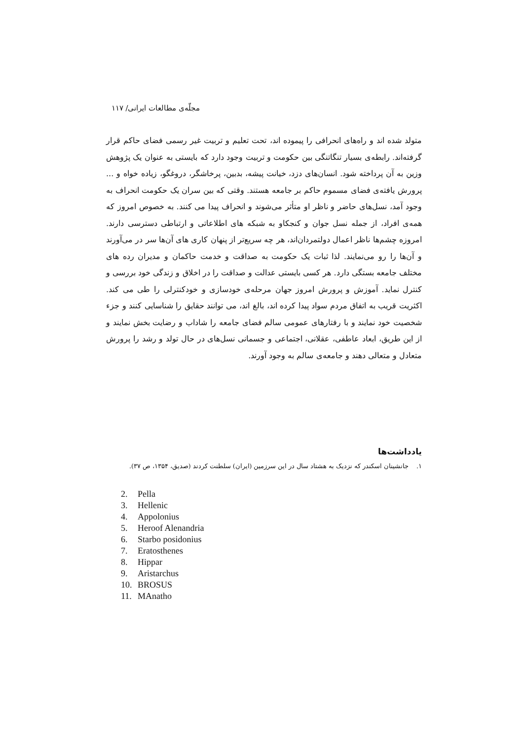مجلّه‌ی مطالعات ایرانی/ ۱۱۷
متولد شده اند و راه‌های انحرافی را پیموده اند، تحت تعلیم و تربیت غیر رسمی فضای حاکم قرار گرفته‌اند. رابطه‌ی بسیار تنگاتنگی بین حکومت و تربیت وجود دارد که بایستی به عنوان یک پژوهش وزین به آن پرداخته شود. انسان‌های دزد، خیانت پیشه، بدبین، پرخاشگر، دروغگو، زیاده خواه و ... پرورش یافته‌ی فضای مسموم حاکم بر جامعه هستند. وقتی که بین سران یک حکومت انحراف به وجود آمد، نسل‌های حاضر و ناظر او متأثر می‌شوند و انحراف پیدا می کنند. به خصوص امروز که همه‌ی افراد، از جمله نسل جوان و کنجکاو به شبکه های اطلاعاتی و ارتباطی دسترسی دارند. امروزه چشم‌ها ناظر اعمال دولتمردان‌اند، هر چه سریع‌تر از پنهان کاری های آن‌ها سر در می‌آورند و آن‌ها را رو می‌نمایند. لذا ثبات یک حکومت به صداقت و خدمت حاکمان و مدیران رده های مختلف جامعه بستگی دارد. هر کسی بایستی عدالت و صداقت را در اخلاق و زندگی خود بررسی و کنترل نماید. آموزش و پرورش امروز جهان مرحله‌ی خودسازی و خودکنترلی را طی می کند. اکثریت قریب به اتفاق مردم سواد پیدا کرده اند، بالغ اند، می توانند حقایق را شناسایی کنند و جزء شخصیت خود نمایند و با رفتارهای عمومی سالم فضای جامعه را شاداب و رضایت بخش نمایند و از این طریق، ابعاد عاطفی، عقلانی، اجتماعی و جسمانی نسل‌های در حال تولد و رشد را پرورش متعادل و متعالی دهند و جامعه‌ی سالم به وجود آورند.
یادداشت‌ها
۱. جانشینان اسکندر که نزدیک به هشتاد سال در این سرزمین (ایران) سلطنت کردند (صدیق، ۱۳۵۴، ص ۳۷).
2. Pella
3. Hellenic
4. Appolonius
5. Heroof Alenandria
6. Starbo posidonius
7. Eratosthenes
8. Hippar
9. Aristarchus
10. BROSUS
11. MAnatho